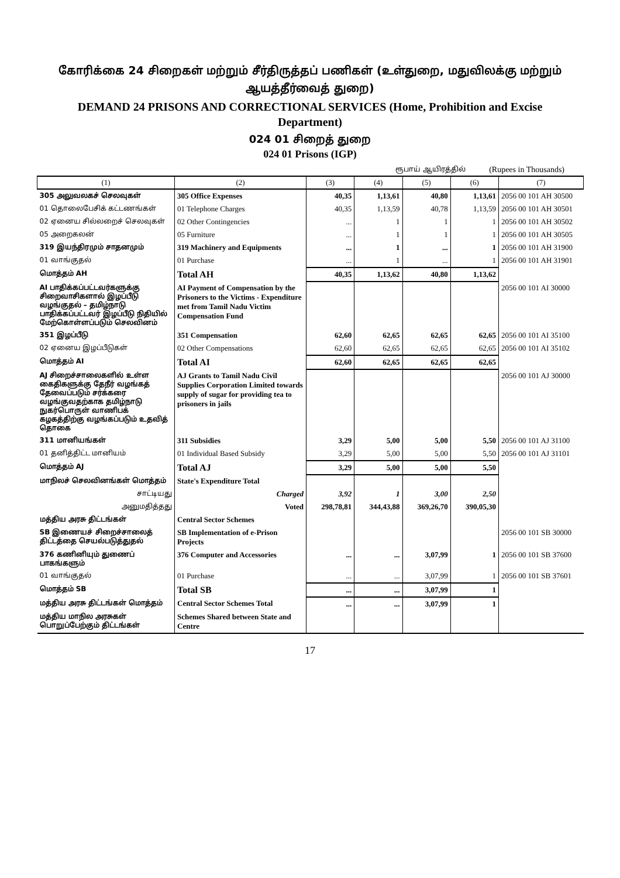கோரிக்கை 24 சிறைகள் மற்றும் சீர்திருத்தப் பணிகள் (உள்துறை, மதுவிலக்கு மற்றும் ஆயத்தீர்வைத் துறை)
DEMAND 24 PRISONS AND CORRECTIONAL SERVICES (Home, Prohibition and Excise Department)
024 01 சிறைத் துறை
024 01 Prisons (IGP)
ரூபாய் ஆயிரத்தில் (Rupees in Thousands)
| (1) | (2) | (3) | (4) | (5) | (6) | (7) |
| --- | --- | --- | --- | --- | --- | --- |
| 305 அலுவலகச் செலவுகள் | 305 Office Expenses | 40,35 | 1,13,61 | 40,80 | 1,13,61 | 2056 00 101 AH 30500 |
| 01 தொலைபேசிக் கட்டணங்கள் | 01 Telephone Charges | 40,35 | 1,13,59 | 40,78 | 1,13,59 | 2056 00 101 AH 30501 |
| 02 ஏனைய சில்லறைச் செலவுகள் | 02 Other Contingencies | ... | 1 | 1 | 1 | 2056 00 101 AH 30502 |
| 05 அறைகலன் | 05 Furniture | ... | 1 | 1 | 1 | 2056 00 101 AH 30505 |
| 319 இயந்திரமும் சாதனமும் | 319 Machinery and Equipments | ... | 1 | ... | 1 | 2056 00 101 AH 31900 |
| 01 வாங்குதல் | 01 Purchase | ... | 1 | ... | 1 | 2056 00 101 AH 31901 |
| மொத்தம் AH | Total AH | 40,35 | 1,13,62 | 40,80 | 1,13,62 | |
| AI பாதிக்கப்பட்டவர்களுக்கு சிறைவாசிகளால் இழப்பீடு வழங்குதல் – தமிழ்நாடு பாதிக்கப்பட்டவர் இழப்பீடு நிதியில் மேற்கொள்ளப்படும் செலவினம் | AI Payment of Compensation by the Prisoners to the Victims - Expenditure met from Tamil Nadu Victim Compensation Fund | | | | | 2056 00 101 AI 30000 |
| 351 இழப்பீடு | 351 Compensation | 62,60 | 62,65 | 62,65 | 62,65 | 2056 00 101 AI 35100 |
| 02 ஏனைய இழப்பீடுகள் | 02 Other Compensations | 62,60 | 62,65 | 62,65 | 62,65 | 2056 00 101 AI 35102 |
| மொத்தம் AI | Total AI | 62,60 | 62,65 | 62,65 | 62,65 | |
| AJ சிறைச்சாலைகளில் உள்ள கைதிகளுக்கு தேநீர் வழங்கத் தேவைப்படும் சர்க்கரை வழங்குவதற்காக தமிழ்நாடு நுகர்பொருள் வாணிபக் கழகத்திற்கு வழங்கப்படும் உதவித் தொகை | AJ Grants to Tamil Nadu Civil Supplies Corporation Limited towards supply of sugar for providing tea to prisoners in jails | | | | | 2056 00 101 AJ 30000 |
| 311 மானியங்கள் | 311 Subsidies | 3,29 | 5,00 | 5,00 | 5,50 | 2056 00 101 AJ 31100 |
| 01 தனித்திட்ட மானியம் | 01 Individual Based Subsidy | 3,29 | 5,00 | 5,00 | 5,50 | 2056 00 101 AJ 31101 |
| மொத்தம் AJ | Total AJ | 3,29 | 5,00 | 5,00 | 5,50 | |
| மாநிலச் செலவினங்கள் மொத்தம் | State's Expenditure Total | | | | | |
| சாட்டியது | Charged | 3,92 | 1 | 3,00 | 2,50 | |
| அனுமதித்தது | Voted | 298,78,81 | 344,43,88 | 369,26,70 | 390,05,30 | |
| மத்திய அரசு திட்டங்கள் | Central Sector Schemes | | | | | |
| SB இணையச் சிறைச்சாலைத் திட்டத்தை செயல்படுத்துதல் | SB Implementation of e-Prison Projects | | | | | 2056 00 101 SB 30000 |
| 376 கணினியும் துணைப் பாகங்களும் | 376 Computer and Accessories | ... | ... | 3,07,99 | 1 | 2056 00 101 SB 37600 |
| 01 வாங்குதல் | 01 Purchase | ... | ... | 3,07,99 | 1 | 2056 00 101 SB 37601 |
| மொத்தம் SB | Total SB | ... | ... | 3,07,99 | 1 | |
| மத்திய அரசு திட்டங்கள் மொத்தம் | Central Sector Schemes Total | ... | ... | 3,07,99 | 1 | |
| மத்திய மாநில அரசுகள் பொறுப்பேற்கும் திட்டங்கள் | Schemes Shared between State and Centre | | | | | |
17